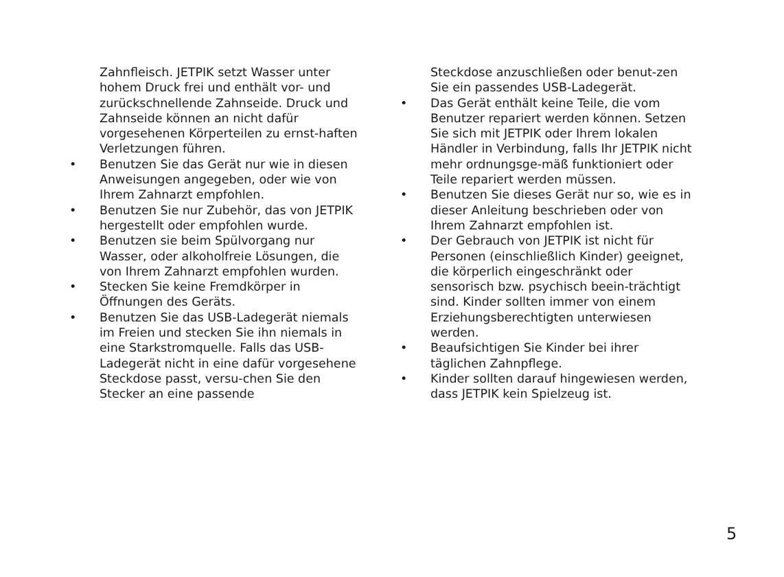Zahnfleisch. JETPIK setzt Wasser unter hohem Druck frei und enthält vor- und zurückschnellende Zahnseide. Druck und Zahnseide können an nicht dafür vorgesehenen Körperteilen zu ernst-haften Verletzungen führen.
• Benutzen Sie das Gerät nur wie in diesen Anweisungen angegeben, oder wie von Ihrem Zahnarzt empfohlen.
• Benutzen Sie nur Zubehör, das von JETPIK hergestellt oder empfohlen wurde.
• Benutzen sie beim Spülvorgang nur Wasser, oder alkoholfreie Lösungen, die von Ihrem Zahnarzt empfohlen wurden.
• Stecken Sie keine Fremdkörper in Öffnungen des Geräts.
• Benutzen Sie das USB-Ladegerät niemals im Freien und stecken Sie ihn niemals in eine Starkstromquelle. Falls das USB-Ladegerät nicht in eine dafür vorgesehene Steckdose passt, versu-chen Sie den Stecker an eine passende
Steckdose anzuschließen oder benut-zen Sie ein passendes USB-Ladegerät.
• Das Gerät enthält keine Teile, die vom Benutzer repariert werden können. Setzen Sie sich mit JETPIK oder Ihrem lokalen Händler in Verbindung, falls Ihr JETPIK nicht mehr ordnungsge-mäß funktioniert oder Teile repariert werden müssen.
• Benutzen Sie dieses Gerät nur so, wie es in dieser Anleitung beschrieben oder von Ihrem Zahnarzt empfohlen ist.
• Der Gebrauch von JETPIK ist nicht für Personen (einschließlich Kinder) geeignet, die körperlich eingeschränkt oder sensorisch bzw. psychisch beein-trächtigt sind. Kinder sollten immer von einem Erziehungsberechtigten unterwiesen werden.
• Beaufsichtigen Sie Kinder bei ihrer täglichen Zahnpflege.
• Kinder sollten darauf hingewiesen werden, dass JETPIK kein Spielzeug ist.
5